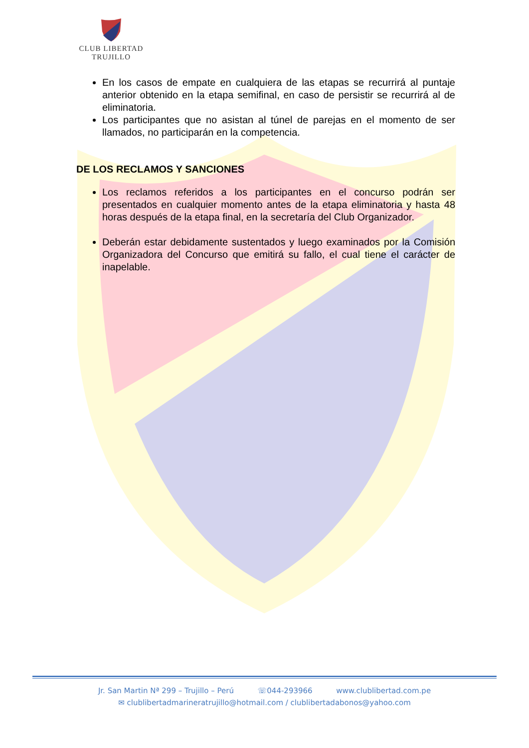CLUB LIBERTAD
TRUJILLO
En los casos de empate en cualquiera de las etapas se recurrirá al puntaje anterior obtenido en la etapa semifinal, en caso de persistir se recurrirá al de eliminatoria.
Los participantes que no asistan al túnel de parejas en el momento de ser llamados, no participarán en la competencia.
DE LOS RECLAMOS Y SANCIONES
Los reclamos referidos a los participantes en el concurso podrán ser presentados en cualquier momento antes de la etapa eliminatoria y hasta 48 horas después de la etapa final, en la secretaría del Club Organizador.
Deberán estar debidamente sustentados y luego examinados por la Comisión Organizadora del Concurso que emitirá su fallo, el cual tiene el carácter de inapelable.
Jr. San Martin Nª 299 – Trujillo – Perú ☏044-293966 www.clublibertad.com.pe
✉ clublibertadmarineratrujillo@hotmail.com / clublibertadabonos@yahoo.com